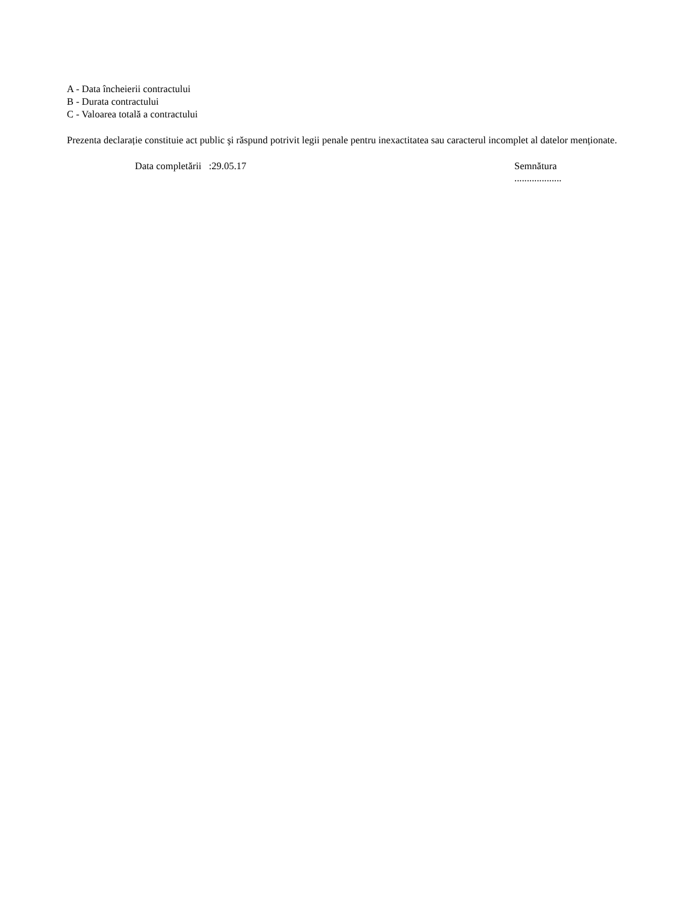A - Data încheierii contractului
B - Durata contractului
C - Valoarea totală a contractului
Prezenta declarație constituie act public şi răspund potrivit legii penale pentru inexactitatea sau caracterul incomplet al datelor menționate.
Data completării :29.05.17 Semnătura
...................